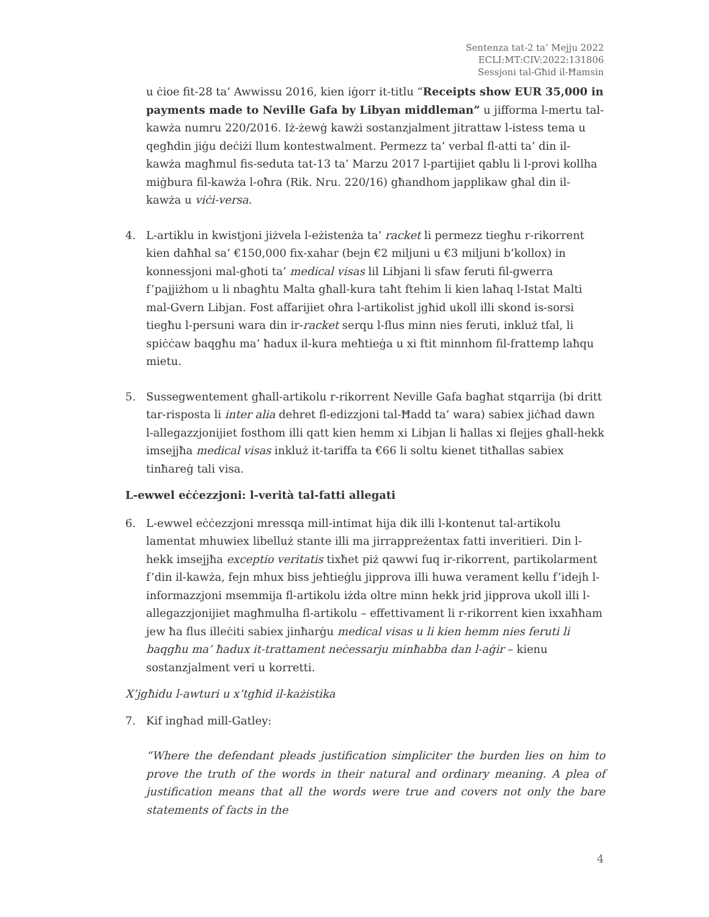Sentenza tat-2 ta’ Mejju 2022
ECLI:MT:CIV:2022:131806
Sessjoni tal-Għid il-Ħamsin
u ċioe fit-28 ta’ Awwissu 2016, kien iġorr it-titlu “Receipts show EUR 35,000 in payments made to Neville Gafa by Libyan middleman” u jifforma l-mertu tal-kawża numru 220/2016. Iż-żewġ kawżi sostanzjalment jitrattaw l-istess tema u qegħdin jiġu deċiżi llum kontestwalment. Permezz ta’ verbal fl-atti ta’ din il-kawża magħmul fis-seduta tat-13 ta’ Marzu 2017 l-partijiet qablu li l-provi kollha miġbura fil-kawża l-oħra (Rik. Nru. 220/16) għandhom japplikaw għal din il-kawża u viċi-versa.
4. L-artiklu in kwistjoni jiżvela l-eżistenża ta’ racket li permezz tiegħu r-rikorrent kien daħħal sa’ €150,000 fix-xahar (bejn €2 miljuni u €3 miljuni b’kollox) in konnessjoni mal-għoti ta’ medical visas lil Libjani li sfaw feruti fil-gwerra f’pajjiżhom u li nbagħtu Malta għall-kura taħt ftehim li kien laħaq l-Istat Malti mal-Gvern Libjan. Fost affarijiet oħra l-artikolist jgħid ukoll illi skond is-sorsi tiegħu l-persuni wara din ir-racket serqu l-flus minn nies feruti, inkluż tfal, li spiċċaw baqgħu ma’ ħadux il-kura meħtieġa u xi ftit minnhom fil-frattemp laħqu mietu.
5. Sussegwentement għall-artikolu r-rikorrent Neville Gafa bagħat stqarrija (bi dritt tar-risposta li inter alia dehret fl-edizzjoni tal-Ħadd ta’ wara) sabiex jiċħad dawn l-allegazzjonijiet fosthom illi qatt kien hemm xi Libjan li ħallas xi flejjes għall-hekk imsejjħa medical visas inkluż it-tariffa ta €66 li soltu kienet titħallas sabiex tinħareġ tali visa.
L-ewwel eċċezzjoni: l-verità tal-fatti allegati
6. L-ewwel eċċezzjoni mressqa mill-intimat hija dik illi l-kontenut tal-artikolu lamentat mhuwiex libelluż stante illi ma jirrappreżentax fatti inveritieri. Din l-hekk imsejjħa exceptio veritatis tixħet piż qawwi fuq ir-rikorrent, partikolarment f’din il-kawża, fejn mhux biss jeħtieġlu jipprova illi huwa verament kellu f’idejh l-informazzjoni msemmija fl-artikolu iżda oltre minn hekk jrid jipprova ukoll illi l-allegazzjonijiet magħmulha fl-artikolu – effettivament li r-rikorrent kien ixxaħħam jew ħa flus illeċiti sabiex jinħarġu medical visas u li kien hemm nies feruti li baqgħu ma’ ħadux it-trattament neċessarju minħabba dan l-aġir – kienu sostanzjalment veri u korretti.
X’jgħidu l-awturi u x’tgħid il-każistika
7. Kif ingħad mill-Gatley:
“Where the defendant pleads justification simpliciter the burden lies on him to prove the truth of the words in their natural and ordinary meaning. A plea of justification means that all the words were true and covers not only the bare statements of facts in the
4